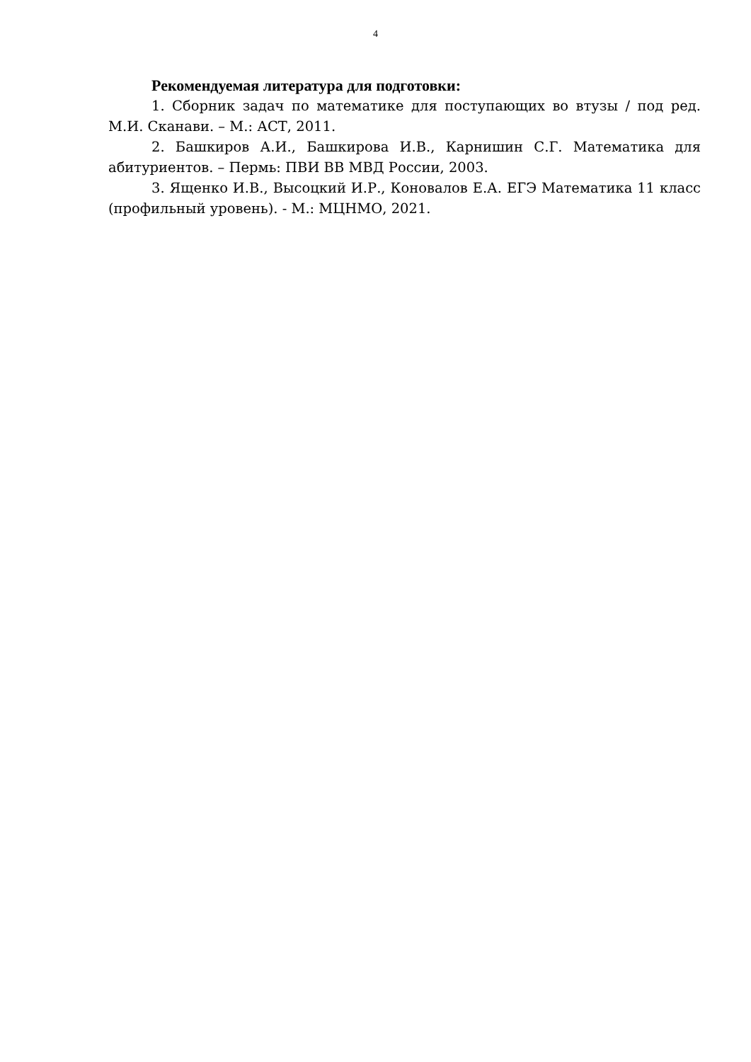4
Рекомендуемая литература для подготовки:
1. Сборник задач по математике для поступающих во втузы / под ред. М.И. Сканави. – М.: АСТ, 2011.
2. Башкиров А.И., Башкирова И.В., Карнишин С.Г. Математика для абитуриентов. – Пермь: ПВИ ВВ МВД России, 2003.
3. Ященко И.В., Высоцкий И.Р., Коновалов Е.А. ЕГЭ Математика 11 класс (профильный уровень). - М.: МЦНМО, 2021.